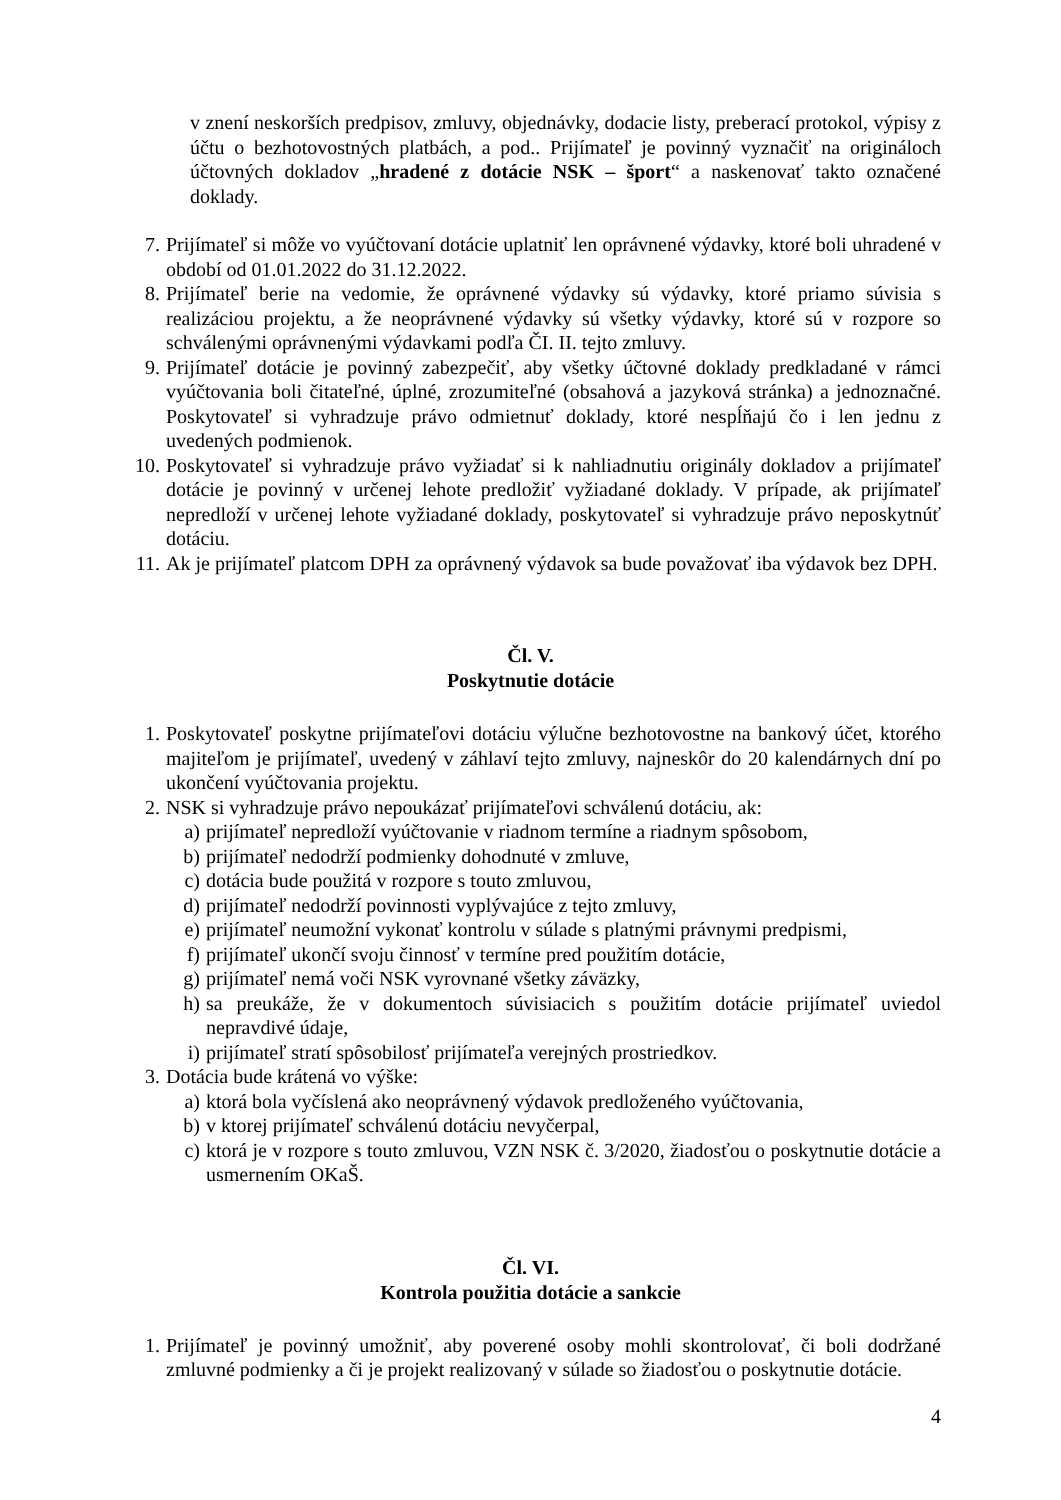v znení neskorších predpisov, zmluvy, objednávky, dodacie listy, preberací protokol, výpisy z účtu o bezhotovostných platbách, a pod.. Prijímateľ je povinný vyznačiť na origináloch účtovných dokladov „hradené z dotácie NSK – šport“ a naskenovať takto označené doklady.
7. Prijímateľ si môže vo vyúčtovaní dotácie uplatniť len oprávnené výdavky, ktoré boli uhradené v období od 01.01.2022 do 31.12.2022.
8. Prijímateľ berie na vedomie, že oprávnené výdavky sú výdavky, ktoré priamo súvisia s realizáciou projektu, a že neoprávnené výdavky sú všetky výdavky, ktoré sú v rozpore so schválenými oprávnenými výdavkami podľa ČI. II. tejto zmluvy.
9. Prijímateľ dotácie je povinný zabezpečiť, aby všetky účtovné doklady predkladané v rámci vyúčtovania boli čitateľné, úplné, zrozumiteľné (obsahová a jazyková stránka) a jednoznačné. Poskytovateľ si vyhradzuje právo odmietnuť doklady, ktoré nespĺňajú čo i len jednu z uvedených podmienok.
10. Poskytovateľ si vyhradzuje právo vyžiadať si k nahliadnutiu originály dokladov a prijímateľ dotácie je povinný v určenej lehote predložiť vyžiadané doklady. V prípade, ak prijímateľ nepredloží v určenej lehote vyžiadané doklady, poskytovateľ si vyhradzuje právo neposkytnúť dotáciu.
11. Ak je prijímateľ platcom DPH za oprávnený výdavok sa bude považovať iba výdavok bez DPH.
Čl. V.
Poskytnutie dotácie
1. Poskytovateľ poskytne prijímateľovi dotáciu výlučne bezhotovostne na bankový účet, ktorého majiteľom je prijímateľ, uvedený v záhlaví tejto zmluvy, najneskôr do 20 kalendárnych dní po ukončení vyúčtovania projektu.
2. NSK si vyhradzuje právo nepoukázať prijímateľovi schválenú dotáciu, ak:
a) prijímateľ nepredloží vyúčtovanie v riadnom termíne a riadnym spôsobom,
b) prijímateľ nedodrží podmienky dohodnuté v zmluve,
c) dotácia bude použitá v rozpore s touto zmluvou,
d) prijímateľ nedodrží povinnosti vyplývajúce z tejto zmluvy,
e) prijímateľ neumožní vykonať kontrolu v súlade s platnými právnymi predpismi,
f) prijímateľ ukončí svoju činnosť v termíne pred použitím dotácie,
g) prijímateľ nemá voči NSK vyrovnané všetky záväzky,
h) sa preukáže, že v dokumentoch súvisiacich s použitím dotácie prijímateľ uviedol nepravdivé údaje,
i) prijímateľ stratí spôsobilosť prijímateľa verejných prostriedkov.
3. Dotácia bude krátená vo výške:
a) ktorá bola vyčíslená ako neoprávnený výdavok predloženého vyúčtovania,
b) v ktorej prijímateľ schválenú dotáciu nevyčerpal,
c) ktorá je v rozpore s touto zmluvou, VZN NSK č. 3/2020, žiadosťou o poskytnutie dotácie a usmernením OKaŠ.
Čl. VI.
Kontrola použitia dotácie a sankcie
1. Prijímateľ je povinný umožniť, aby poverené osoby mohli skontrolovať, či boli dodržané zmluvné podmienky a či je projekt realizovaný v súlade so žiadosťou o poskytnutie dotácie.
4